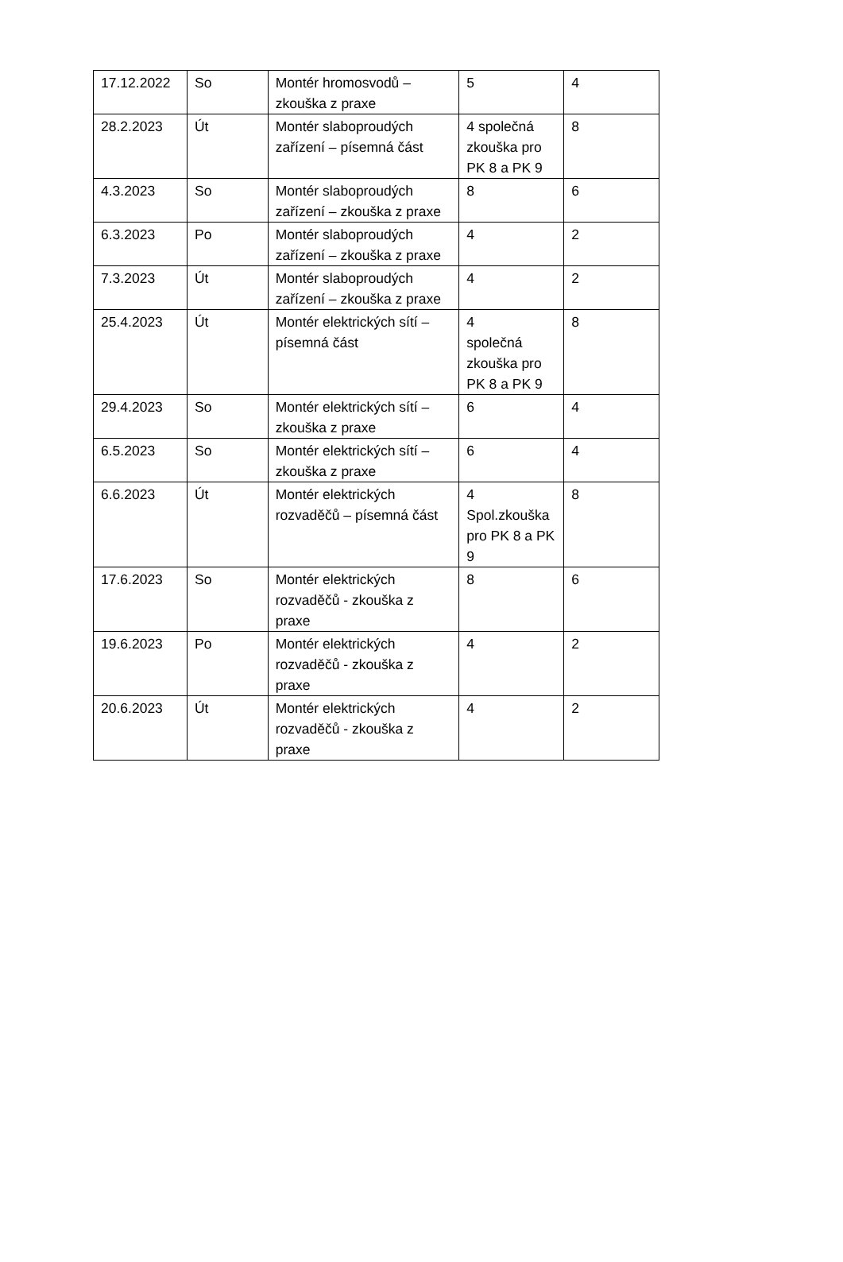| 17.12.2022 | So | Montér hromosvodů – zkouška z praxe | 5 | 4 |
| 28.2.2023 | Út | Montér slaboproudých zařízení – písemná část | 4 společná zkouška pro PK 8 a PK 9 | 8 |
| 4.3.2023 | So | Montér slaboproudých zařízení – zkouška z praxe | 8 | 6 |
| 6.3.2023 | Po | Montér slaboproudých zařízení – zkouška z praxe | 4 | 2 |
| 7.3.2023 | Út | Montér slaboproudých zařízení – zkouška z praxe | 4 | 2 |
| 25.4.2023 | Út | Montér elektrických sítí – písemná část | 4 společná zkouška pro PK 8 a PK 9 | 8 |
| 29.4.2023 | So | Montér elektrických sítí – zkouška z praxe | 6 | 4 |
| 6.5.2023 | So | Montér elektrických sítí – zkouška z praxe | 6 | 4 |
| 6.6.2023 | Út | Montér elektrických rozvaděčů – písemná část | 4 Spol.zkouška pro PK 8 a PK 9 | 8 |
| 17.6.2023 | So | Montér elektrických rozvaděčů - zkouška z praxe | 8 | 6 |
| 19.6.2023 | Po | Montér elektrických rozvaděčů - zkouška z praxe | 4 | 2 |
| 20.6.2023 | Út | Montér elektrických rozvaděčů - zkouška z praxe | 4 | 2 |